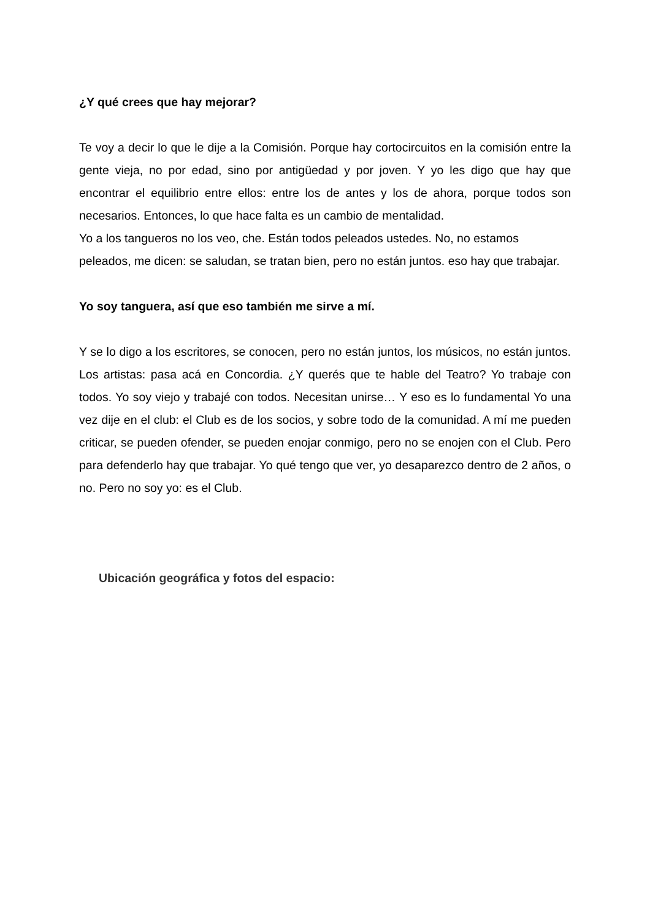¿Y qué crees que hay mejorar?
Te voy a decir lo que le dije a la Comisión. Porque hay cortocircuitos en la comisión entre la gente vieja, no por edad, sino por antigüedad y por joven. Y yo les digo que hay que encontrar el equilibrio entre ellos: entre los de antes y los de ahora, porque todos son necesarios. Entonces, lo que hace falta es un cambio de mentalidad.
Yo a los tangueros no los veo, che. Están todos peleados ustedes. No, no estamos peleados, me dicen: se saludan, se tratan bien, pero no están juntos. eso hay que trabajar.
Yo soy tanguera, así que eso también me sirve a mí.
Y se lo digo a los escritores, se conocen, pero no están juntos, los músicos, no están juntos. Los artistas: pasa acá en Concordia. ¿Y querés que te hable del Teatro? Yo trabaje con todos. Yo soy viejo y trabajé con todos. Necesitan unirse… Y eso es lo fundamental Yo una vez dije en el club: el Club es de los socios, y sobre todo de la comunidad. A mí me pueden criticar, se pueden ofender, se pueden enojar conmigo, pero no se enojen con el Club. Pero para defenderlo hay que trabajar. Yo qué tengo que ver, yo desaparezco dentro de 2 años, o no. Pero no soy yo: es el Club.
Ubicación geográfica y fotos del espacio: